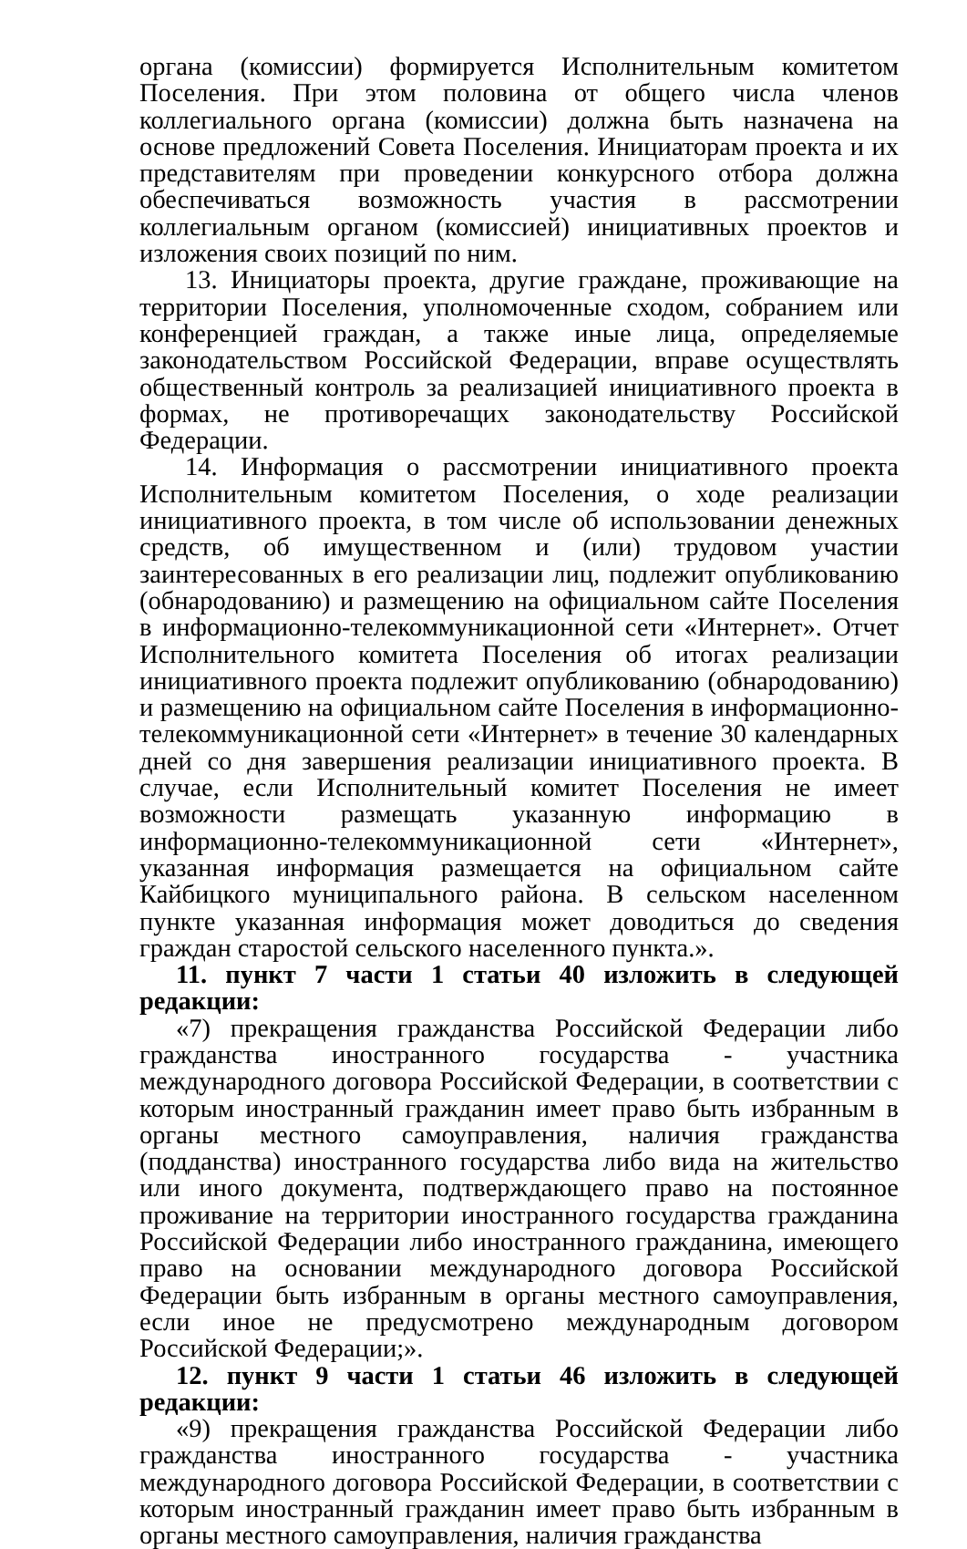органа (комиссии) формируется Исполнительным комитетом Поселения. При этом половина от общего числа членов коллегиального органа (комиссии) должна быть назначена на основе предложений Совета Поселения. Инициаторам проекта и их представителям при проведении конкурсного отбора должна обеспечиваться возможность участия в рассмотрении коллегиальным органом (комиссией) инициативных проектов и изложения своих позиций по ним.
13. Инициаторы проекта, другие граждане, проживающие на территории Поселения, уполномоченные сходом, собранием или конференцией граждан, а также иные лица, определяемые законодательством Российской Федерации, вправе осуществлять общественный контроль за реализацией инициативного проекта в формах, не противоречащих законодательству Российской Федерации.
14. Информация о рассмотрении инициативного проекта Исполнительным комитетом Поселения, о ходе реализации инициативного проекта, в том числе об использовании денежных средств, об имущественном и (или) трудовом участии заинтересованных в его реализации лиц, подлежит опубликованию (обнародованию) и размещению на официальном сайте Поселения в информационно-телекоммуникационной сети «Интернет». Отчет Исполнительного комитета Поселения об итогах реализации инициативного проекта подлежит опубликованию (обнародованию) и размещению на официальном сайте Поселения в информационно-телекоммуникационной сети «Интернет» в течение 30 календарных дней со дня завершения реализации инициативного проекта. В случае, если Исполнительный комитет Поселения не имеет возможности размещать указанную информацию в информационно-телекоммуникационной сети «Интернет», указанная информация размещается на официальном сайте Кайбицкого муниципального района. В сельском населенном пункте указанная информация может доводиться до сведения граждан старостой сельского населенного пункта.».
11. пункт 7 части 1 статьи 40 изложить в следующей редакции:
«7) прекращения гражданства Российской Федерации либо гражданства иностранного государства - участника международного договора Российской Федерации, в соответствии с которым иностранный гражданин имеет право быть избранным в органы местного самоуправления, наличия гражданства (подданства) иностранного государства либо вида на жительство или иного документа, подтверждающего право на постоянное проживание на территории иностранного государства гражданина Российской Федерации либо иностранного гражданина, имеющего право на основании международного договора Российской Федерации быть избранным в органы местного самоуправления, если иное не предусмотрено международным договором Российской Федерации;».
12. пункт 9 части 1 статьи 46 изложить в следующей редакции:
«9) прекращения гражданства Российской Федерации либо гражданства иностранного государства - участника международного договора Российской Федерации, в соответствии с которым иностранный гражданин имеет право быть избранным в органы местного самоуправления, наличия гражданства